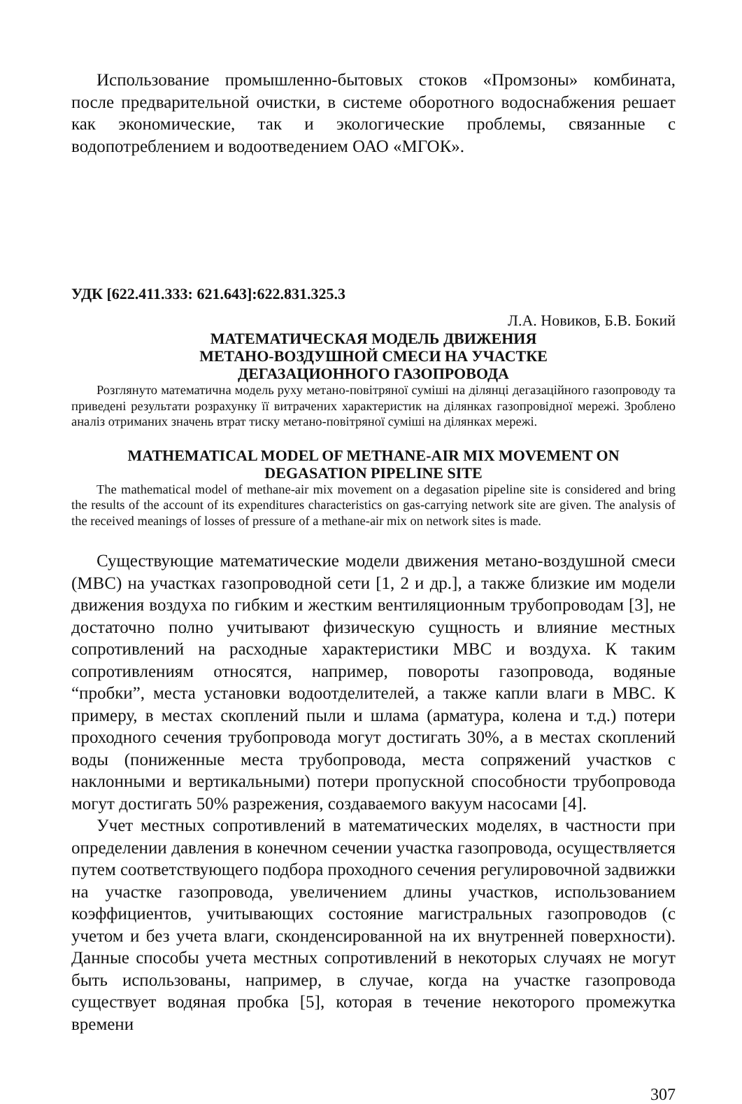Использование промышленно-бытовых стоков «Промзоны» комбината, после предварительной очистки, в системе оборотного водоснабжения решает как экономические, так и экологические проблемы, связанные с водопотреблением и водоотведением ОАО «МГОК».
УДК [622.411.333: 621.643]:622.831.325.3
Л.А. Новиков, Б.В. Бокий
МАТЕМАТИЧЕСКАЯ МОДЕЛЬ ДВИЖЕНИЯ
МЕТАНО-ВОЗДУШНОЙ СМЕСИ НА УЧАСТКЕ
ДЕГАЗАЦИОННОГО ГАЗОПРОВОДА
Розглянуто математична модель руху метано-повітряної суміші на ділянці дегазаційного газопроводу та приведені результати розрахунку її витрачених характеристик на ділянках газопровідної мережі. Зроблено аналіз отриманих значень втрат тиску метано-повітряної суміші на ділянках мережі.
MATHEMATICAL MODEL OF METHANE-AIR MIX MOVEMENT ON
DEGASATION PIPELINE SITE
The mathematical model of methane-air mix movement on a degasation pipeline site is considered and bring the results of the account of its expenditures characteristics on gas-carrying network site are given. The analysis of the received meanings of losses of pressure of a methane-air mix on network sites is made.
Существующие математические модели движения метано-воздушной смеси (МВС) на участках газопроводной сети [1, 2 и др.], а также близкие им модели движения воздуха по гибким и жестким вентиляционным трубопроводам [3], не достаточно полно учитывают физическую сущность и влияние местных сопротивлений на расходные характеристики МВС и воздуха. К таким сопротивлениям относятся, например, повороты газопровода, водяные “пробки”, места установки водоотделителей, а также капли влаги в МВС. К примеру, в местах скоплений пыли и шлама (арматура, колена и т.д.) потери проходного сечения трубопровода могут достигать 30%, а в местах скоплений воды (пониженные места трубопровода, места сопряжений участков с наклонными и вертикальными) потери пропускной способности трубопровода могут достигать 50% разрежения, создаваемого вакуум насосами [4].
Учет местных сопротивлений в математических моделях, в частности при определении давления в конечном сечении участка газопровода, осуществляется путем соответствующего подбора проходного сечения регулировочной задвижки на участке газопровода, увеличением длины участков, использованием коэффициентов, учитывающих состояние магистральных газопроводов (с учетом и без учета влаги, сконденсированной на их внутренней поверхности). Данные способы учета местных сопротивлений в некоторых случаях не могут быть использованы, например, в случае, когда на участке газопровода существует водяная пробка [5], которая в течение некоторого промежутка времени
307